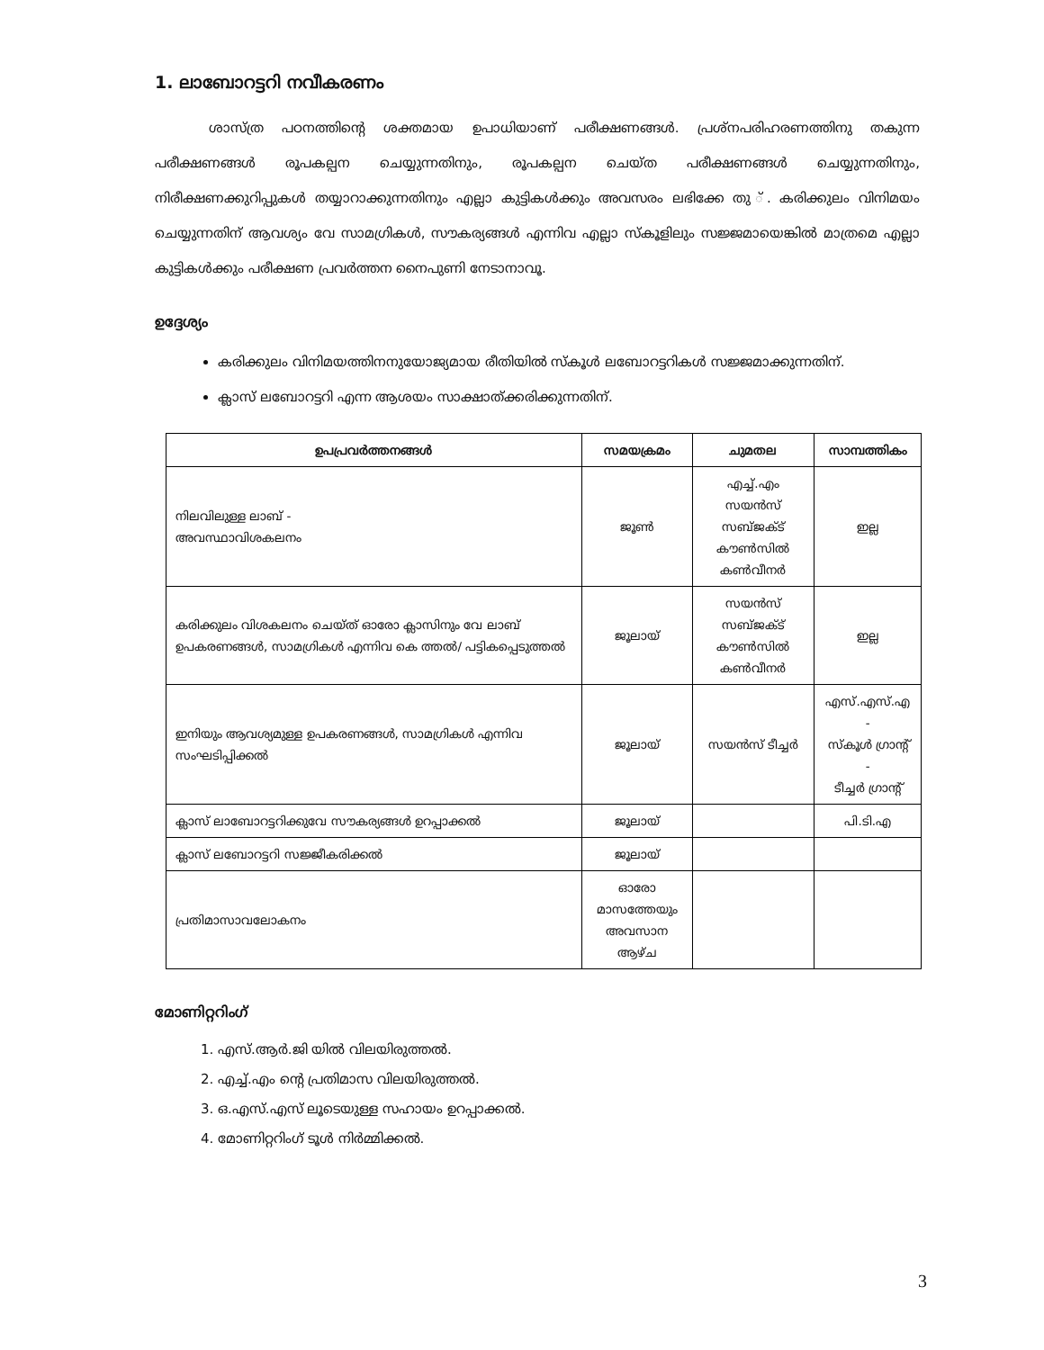1. ലാബോറട്ടറി നവീകരണം
ശാസ്ത്ര പഠനത്തിന്റെ ശക്തമായ ഉപാധിയാണ് പരീക്ഷണങ്ങൾ. പ്രശ്നപരിഹരണത്തിനു തകുന്ന പരീക്ഷണങ്ങൾ രൂപകല്പന ചെയ്യുന്നതിനും, രൂപകല്പന ചെയ്ത പരീക്ഷണങ്ങൾ ചെയ്യുന്നതിനും, നിരീക്ഷണക്കുറിപ്പുകൾ തയ്യാറാക്കുന്നതിനും എല്ലാ കുട്ടികൾക്കും അവസരം ലഭിക്കേ തു ്. കരിക്കുലം വിനിമയം ചെയ്യുന്നതിന് ആവശ്യം വേ സാമഗ്രികൾ, സൗകര്യങ്ങൾ എന്നിവ എല്ലാ സ്കൂളിലും സജ്ജമായെങ്കിൽ മാത്രമെ എല്ലാ കുട്ടികൾക്കും പരീക്ഷണ പ്രവർത്തന നൈപുണി നേടാനാവൂ.
ഉദ്ദേശ്യം
കരിക്കുലം വിനിമയത്തിനനുയോജ്യമായ രീതിയിൽ സ്കൂൾ ലബോറട്ടറികൾ സജ്ജമാക്കുന്നതിന്.
ക്ലാസ് ലബോറട്ടറി എന്ന ആശയം സാക്ഷാത്ക്കരിക്കുന്നതിന്.
| ഉപപ്രവർത്തനങ്ങൾ | സമയക്രമം | ചുമതല | സാമ്പത്തികം |
| --- | --- | --- | --- |
| നിലവിലുള്ള ലാബ് - അവസ്ഥാവിശകലനം | ജൂൺ | എച്ച്.എം സയൻസ് സബ്ജക്ട് കൗൺസിൽ കൺവീനർ | ഇല്ല |
| കരിക്കുലം വിശകലനം ചെയ്ത് ഓരോ ക്ലാസിനും വേ ലാബ് ഉപകരണങ്ങൾ, സാമഗ്രികൾ എന്നിവ കെ ത്തൽ/ പട്ടികപ്പെടുത്തൽ | ജൂലായ് | സയൻസ് സബ്ജക്ട് കൗൺസിൽ കൺവീനർ | ഇല്ല |
| ഇനിയും ആവശ്യമുള്ള ഉപകരണങ്ങൾ, സാമഗ്രികൾ എന്നിവ സംഘടിപ്പിക്കൽ | ജൂലായ് | സയൻസ് ടീച്ചർ | എസ്.എസ്.എ - സ്കൂൾ ഗ്രാന്റ് - ടീച്ചർ ഗ്രാന്റ് |
| ക്ലാസ് ലാബോറട്ടറിക്കുവേ സൗകര്യങ്ങൾ ഉറപ്പാക്കൽ | ജൂലായ് | | പി.ടി.എ |
| ക്ലാസ് ലബോറട്ടറി സജ്ജീകരിക്കൽ | ജൂലായ് | | |
| പ്രതിമാസാവലോകനം | ഓരോ മാസത്തേയും അവസാന ആഴ്ച | | |
മോണിറ്ററിംഗ്
1. എസ്.ആർ.ജി യിൽ വിലയിരുത്തൽ.
2. എച്ച്.എം ന്റെ പ്രതിമാസ വിലയിരുത്തൽ.
3. ഒ.എസ്.എസ് ലൂടെയുള്ള സഹായം ഉറപ്പാക്കൽ.
4. മോണിറ്ററിംഗ് ടൂൾ നിർമ്മിക്കൽ.
3